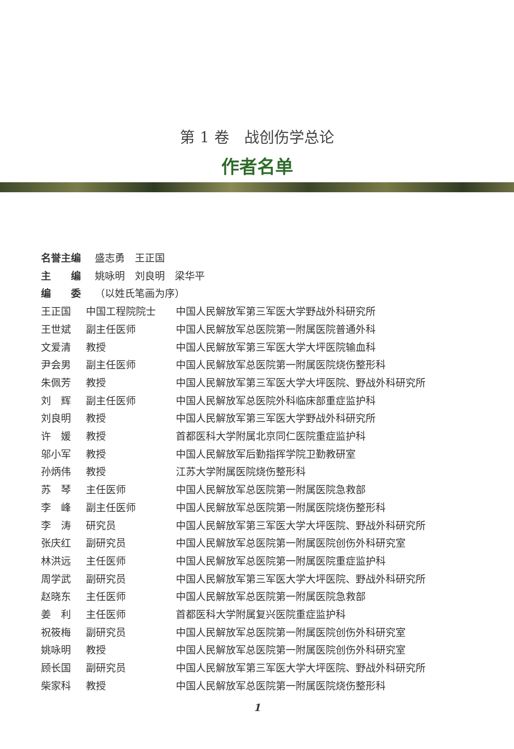第 1 卷　战创伤学总论
作者名单
名誉主编 盛志勇　王正国
主　　编 姚咏明　刘良明　梁华平
编　　委 （以姓氏笔画为序）
王正国 中国工程院院士 中国人民解放军第三军医大学野战外科研究所
王世斌 副主任医师 中国人民解放军总医院第一附属医院普通外科
文爱清 教授 中国人民解放军第三军医大学大坪医院输血科
尹会男 副主任医师 中国人民解放军总医院第一附属医院烧伤整形科
朱佩芳 教授 中国人民解放军第三军医大学大坪医院、野战外科研究所
刘　辉 副主任医师 中国人民解放军总医院外科临床部重症监护科
刘良明 教授 中国人民解放军第三军医大学野战外科研究所
许　媛 教授 首都医科大学附属北京同仁医院重症监护科
邬小军 教授 中国人民解放军后勤指挥学院卫勤教研室
孙炳伟 教授 江苏大学附属医院烧伤整形科
苏　琴 主任医师 中国人民解放军总医院第一附属医院急救部
李　峰 副主任医师 中国人民解放军总医院第一附属医院烧伤整形科
李　涛 研究员 中国人民解放军第三军医大学大坪医院、野战外科研究所
张庆红 副研究员 中国人民解放军总医院第一附属医院创伤外科研究室
林洪远 主任医师 中国人民解放军总医院第一附属医院重症监护科
周学武 副研究员 中国人民解放军第三军医大学大坪医院、野战外科研究所
赵晓东 主任医师 中国人民解放军总医院第一附属医院急救部
姜　利 主任医师 首都医科大学附属复兴医院重症监护科
祝筱梅 副研究员 中国人民解放军总医院第一附属医院创伤外科研究室
姚咏明 教授 中国人民解放军总医院第一附属医院创伤外科研究室
顾长国 副研究员 中国人民解放军第三军医大学大坪医院、野战外科研究所
柴家科 教授 中国人民解放军总医院第一附属医院烧伤整形科
1